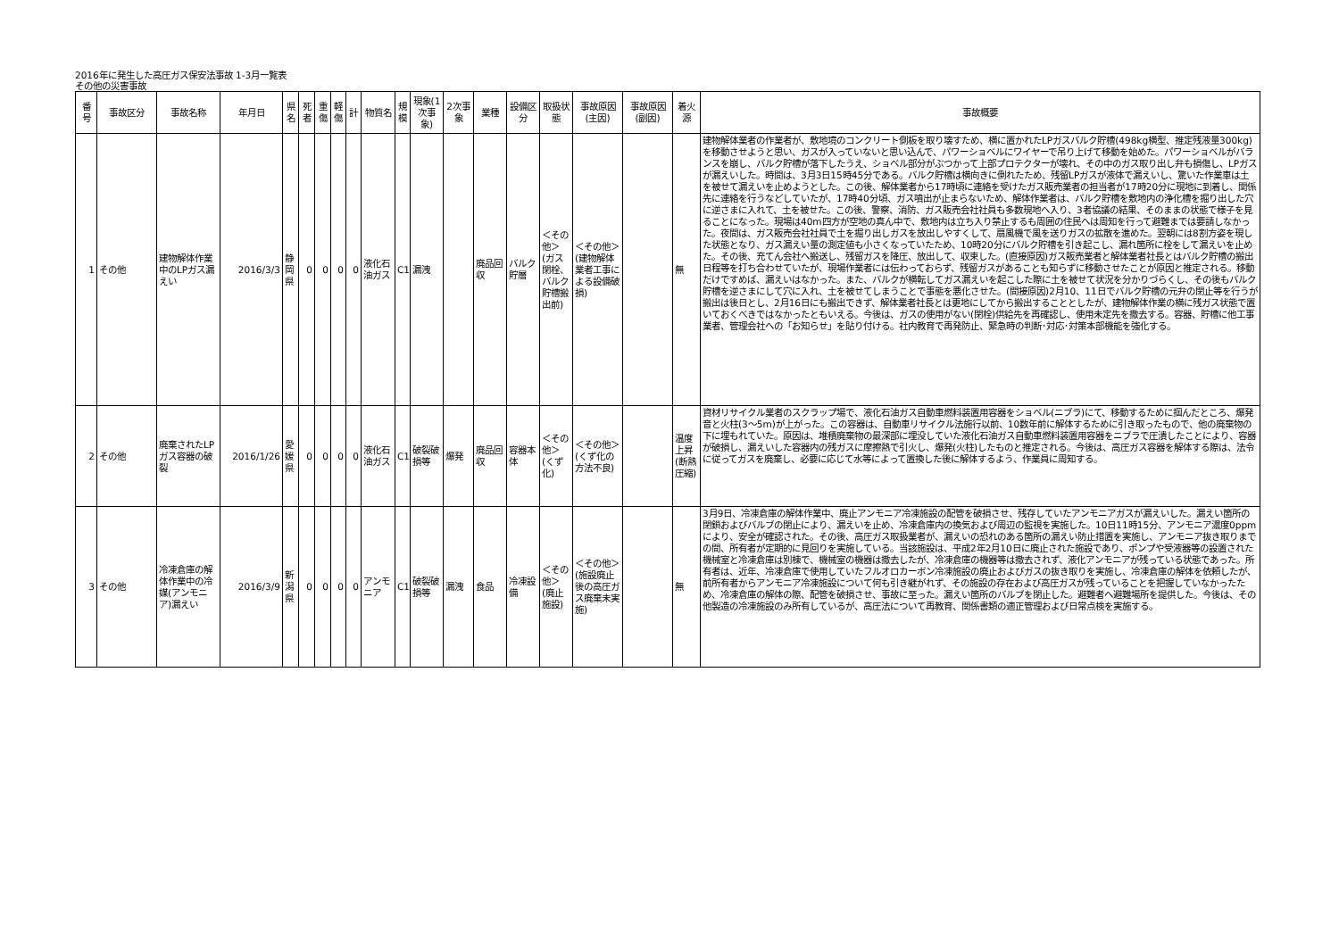2016年に発生した高圧ガス保安法事故 1-3月一覧表
その他の災害事故
| 番号 | 事故区分 | 事故名称 | 年月日 | 県名 | 死者 | 重傷 | 軽傷 | 計 | 物質名 | 規模 | 現象(1次事象) | 2次事象 | 業種 | 設備区分 | 取扱状態 | 事故原因(主因) | 事故原因(副因) | 着火源 | 事故概要 |
| --- | --- | --- | --- | --- | --- | --- | --- | --- | --- | --- | --- | --- | --- | --- | --- | --- | --- | --- | --- |
| 1 | その他 | 建物解体作業中のLPガス漏えい | 2016/3/3 | 静岡県 | 0 | 0 | 0 | 0 | 液化石油ガス | C1 | 漏洩 | | 廃品回収 | バルク貯層 | ＜その他＞(ガス閉栓、バルク貯槽搬出前) | ＜その他＞(建物解体業者工事による設備破損) | | 無 | 建物解体業者の作業者が、敷地境のコンクリート側板を取り壊すため、横に置かれたLPガスバルク貯槽(498kg横型、推定残液量300kg)を移動させようと思い、ガスが入っていないと思い込んで、パワーショベルにワイヤーで吊り上げて移動を始めた。パワーショベルがバランスを崩し、バルク貯槽が落下したうえ、ショベル部分がぶつかって上部プロテクターが壊れ、その中のガス取り出し弁も損傷し、LPガスが漏えいした。時間は、3月3日15時45分である。バルク貯槽は横向きに倒れたため、残留LPガスが液体で漏えいし、驚いた作業車は土を被せて漏えいを止めようとした。この後、解体業者から17時頃に連絡を受けたガス販売業者の担当者が17時20分に現地に到着し、関係先に連絡を行うなどしていたが、17時40分頃、ガス噴出が止まらないため、解体作業者は、バルク貯槽を敷地内の浄化槽を掘り出した穴に逆さまに入れて、土を被せた。この後、警察、消防、ガス販売会社社員も多数現地へ入り、3者協議の結果、そのままの状態で様子を見ることになった。現場は40m四方が空地の真ん中で、敷地内は立ち入り禁止するも周囲の住民へは周知を行って避難までは要請しなかった。夜間は、ガス販売会社社員で土を掘り出しガスを放出しやすくして、扇風機で風を送りガスの拡散を進めた。翌朝には8割方姿を現した状態となり、ガス漏えい量の測定値も小さくなっていたため、10時20分にバルク貯槽を引き起こし、漏れ箇所に栓をして漏えいを止めた。その後、充てん会社へ搬送し、残留ガスを降圧、放出して、収束した。(直接原因)ガス販売業者と解体業者社長とはバルク貯槽の搬出日程等を打ち合わせていたが、現場作業者には伝わっておらず、残留ガスがあることも知らずに移動させたことが原因と推定される。移動だけですめば、漏えいはなかった。また、バルクが横転してガス漏えいを起こした際に土を被せて状況を分かりづらくし、その後もバルク貯槽を逆さまにして穴に入れ、土を被せてしまうことで事態を悪化させた。(間接原因)2月10、11日でバルク貯槽の元弁の閉止等を行うが搬出は後日とし、2月16日にも搬出できず、解体業者社長とは更地にしてから搬出することとしたが、建物解体作業の横に残ガス状態で置いておくべきではなかったともいえる。今後は、ガスの使用がない(閉栓)供給先を再確認し、使用未定先を撤去する。容器、貯槽に他工事業者、管理会社への「お知らせ」を貼り付ける。社内教育で再発防止、緊急時の判断･対応･対策本部機能を強化する。 |
| 2 | その他 | 廃棄されたLPガス容器の破裂 | 2016/1/26 | 愛媛県 | 0 | 0 | 0 | 0 | 液化石油ガス | C1 | 破裂破損等 | 爆発 | 廃品回収 | 容器本体 | ＜その他＞(くず化) | ＜その他＞(くず化の方法不良) | | 温度上昇(断熱圧縮) | 資材リサイクル業者のスクラップ場で、液化石油ガス自動車燃料装置用容器をショベル(ニブラ)にて、移動するために掴んだところ、爆発音と火柱(3～5m)が上がった。この容器は、自動車リサイクル法施行以前、10数年前に解体するために引き取ったもので、他の廃棄物の下に埋もれていた。原因は、堆積廃棄物の最深部に埋没していた液化石油ガス自動車燃料装置用容器をニブラで圧潰したことにより、容器が破損し、漏えいした容器内の残ガスに摩擦熱で引火し、爆発(火柱)したものと推定される。今後は、高圧ガス容器を解体する際は、法令に従ってガスを廃棄し、必要に応じて水等によって置換した後に解体するよう、作業員に周知する。 |
| 3 | その他 | 冷凍倉庫の解体作業中の冷媒(アンモニア)漏えい | 2016/3/9 | 新潟県 | 0 | 0 | 0 | 0 | アンモニア | C1 | 破裂破損等 | 漏洩 | 食品 | 冷凍設備 | ＜その他＞(廃止施設) | ＜その他＞(施設廃止後の高圧ガス廃棄未実施) | | 無 | 3月9日、冷凍倉庫の解体作業中、廃止アンモニア冷凍施設の配管を破損させ、残存していたアンモニアガスが漏えいした。漏えい箇所の閉鎖およびバルブの閉止により、漏えいを止め、冷凍倉庫内の換気および周辺の監視を実施した。10日11時15分、アンモニア濃度0ppmにより、安全が確認された。その後、高圧ガス取扱業者が、漏えいの恐れのある箇所の漏えい防止措置を実施し、アンモニア抜き取りまでの間、所有者が定期的に見回りを実施している。当該施設は、平成2年2月10日に廃止された施設であり、ポンプや受液器等の設置された機械室と冷凍倉庫は別棟で、機械室の機器は撤去したが、冷凍倉庫の機器等は撤去されず、液化アンモニアが残っている状態であった。所有者は、近年、冷凍倉庫で使用していたフルオロカーボン冷凍施設の廃止およびガスの抜き取りを実施し、冷凍倉庫の解体を依頼したが、前所有者からアンモニア冷凍施設について何も引き継がれず、その施設の存在および高圧ガスが残っていることを把握していなかったため、冷凍倉庫の解体の際、配管を破損させ、事故に至った。漏えい箇所のバルブを閉止した。避難者へ避難場所を提供した。今後は、その他製造の冷凍施設のみ所有しているが、高圧法について再教育、関係書類の適正管理および日常点検を実施する。 |